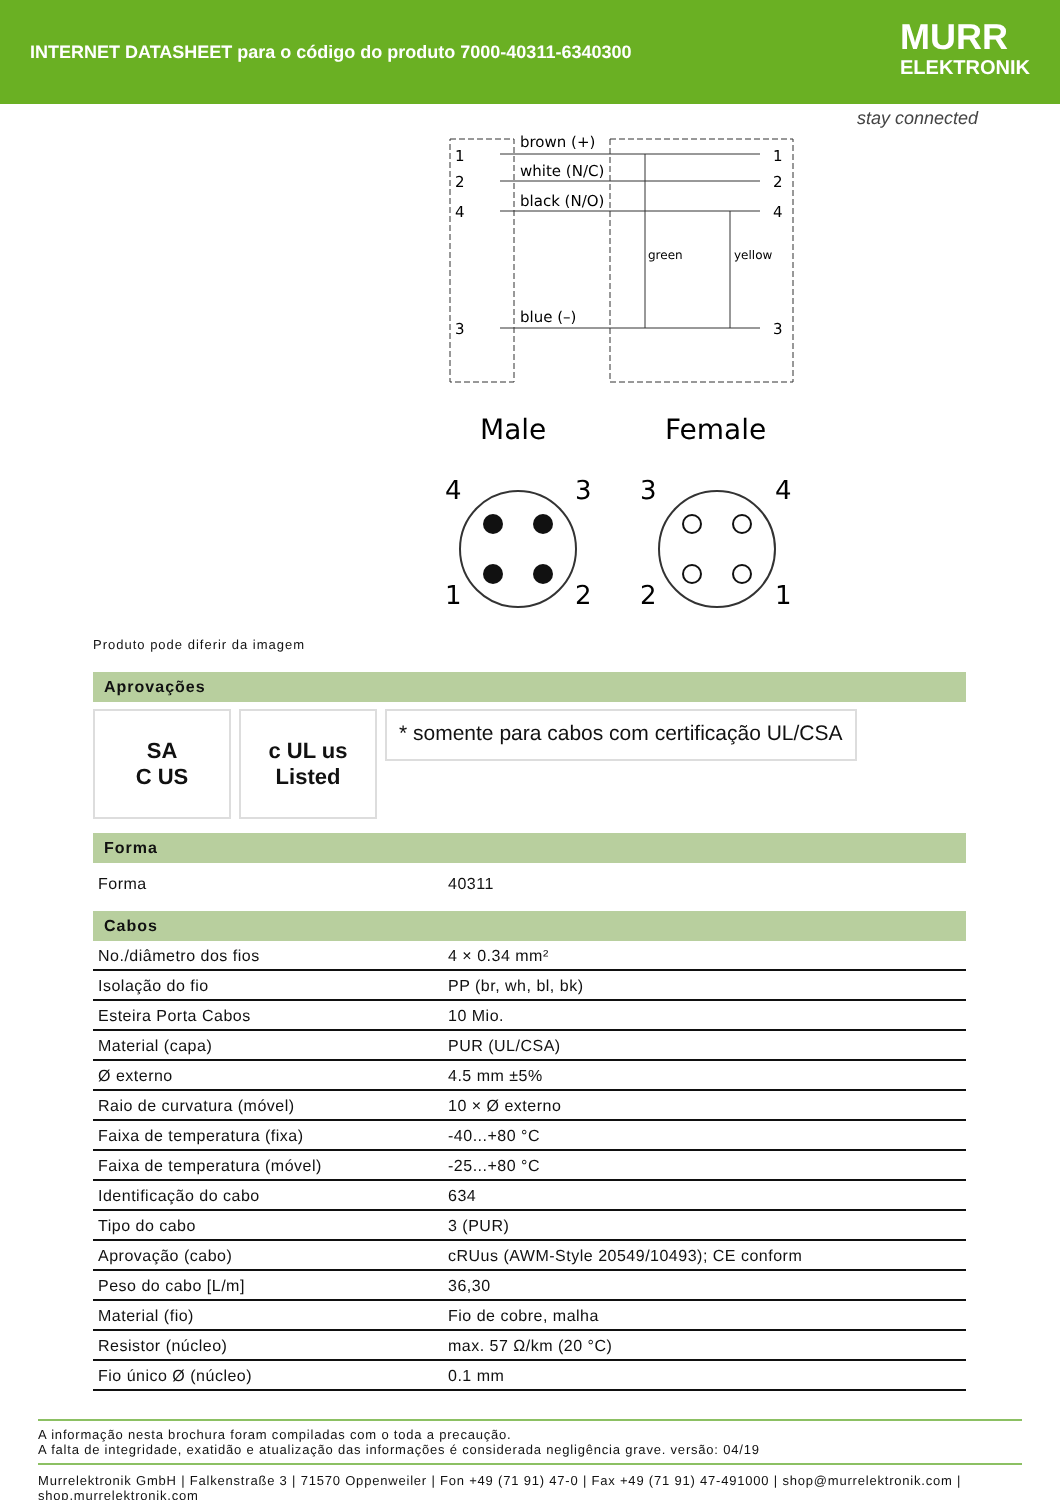INTERNET DATASHEET para o código do produto 7000-40311-6340300
MURR
ELEKTRONIK
stay connected
1
2
4
3
brown (+)
white (N/C)
black (N/O)
blue (–)
green
yellow
1
2
4
3
Male
Female
4
3
1
2
3
4
2
1
Produto pode diferir da imagem
Aprovações
SA
C US
c UL us
Listed
* somente para cabos com certificação UL/CSA
Forma
| Forma | 40311 |
Cabos
| No./diâmetro dos fios | 4 × 0.34 mm² |
| Isolação do fio | PP (br, wh, bl, bk) |
| Esteira Porta Cabos | 10 Mio. |
| Material (capa) | PUR (UL/CSA) |
| Ø externo | 4.5 mm ±5% |
| Raio de curvatura (móvel) | 10 × Ø externo |
| Faixa de temperatura (fixa) | -40...+80 °C |
| Faixa de temperatura (móvel) | -25...+80 °C |
| Identificação do cabo | 634 |
| Tipo do cabo | 3 (PUR) |
| Aprovação (cabo) | cRUus (AWM-Style 20549/10493); CE conform |
| Peso do cabo [L/m] | 36,30 |
| Material (fio) | Fio de cobre, malha |
| Resistor (núcleo) | max. 57 Ω/km (20 °C) |
| Fio único Ø (núcleo) | 0.1 mm |
A informação nesta brochura foram compiladas com o toda a precaução.
A falta de integridade, exatidão e atualização das informações é considerada negligência grave. versão: 04/19
Murrelektronik GmbH | Falkenstraße 3 | 71570 Oppenweiler | Fon +49 (71 91) 47-0 | Fax +49 (71 91) 47-491000 | shop@murrelektronik.com | shop.murrelektronik.com